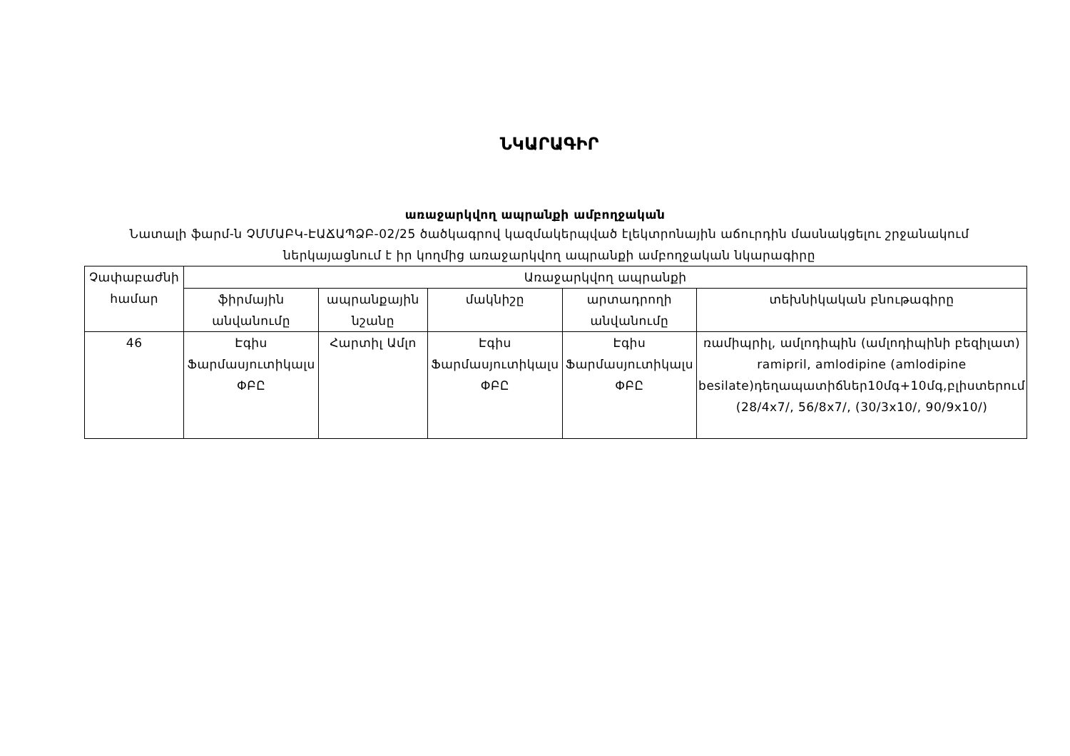ՆԿԱՐԱԳԻՐ
առաջարկվող ապրանքի ամբողջական
Նատալի ֆարմ-ն ՉՄՄԱԲԿ-ԷԱՃԱՊՁԲ-02/25 ծածկագրով կազմակերպված էլեկտրոնային աճուրդին մասնակցելու շրջանակում ներկայացնում է իր կողմից առաջարկվող ապրանքի ամբողջական նկարագիրը
| Չափաբաժնի համար | Առաջարկվող ապրանքի | | | | |
| --- | --- | --- | --- | --- | --- |
| | ֆիրմային անվանումը | ապրանքային նշանը | մակնիշը | արտադրողի անվանումը | տեխնիկական բնութագիրը |
| 46 | Էգիս Ֆարմասյուտիկալս ՓԲԸ | Հարտիլ Ամլո | Էգիս Ֆարմասյուտիկալս ՓԲԸ | Էգիս Ֆարմասյուտիկալս ՓԲԸ | ռամիպրիլ, ամլոդիպին (ամլոդիպինի բեզիլատ) ramipril, amlodipine (amlodipine besilate)դեղապատիճներ10մգ+10մգ,բլիստերում (28/4x7/, 56/8x7/, (30/3x10/, 90/9x10/) |